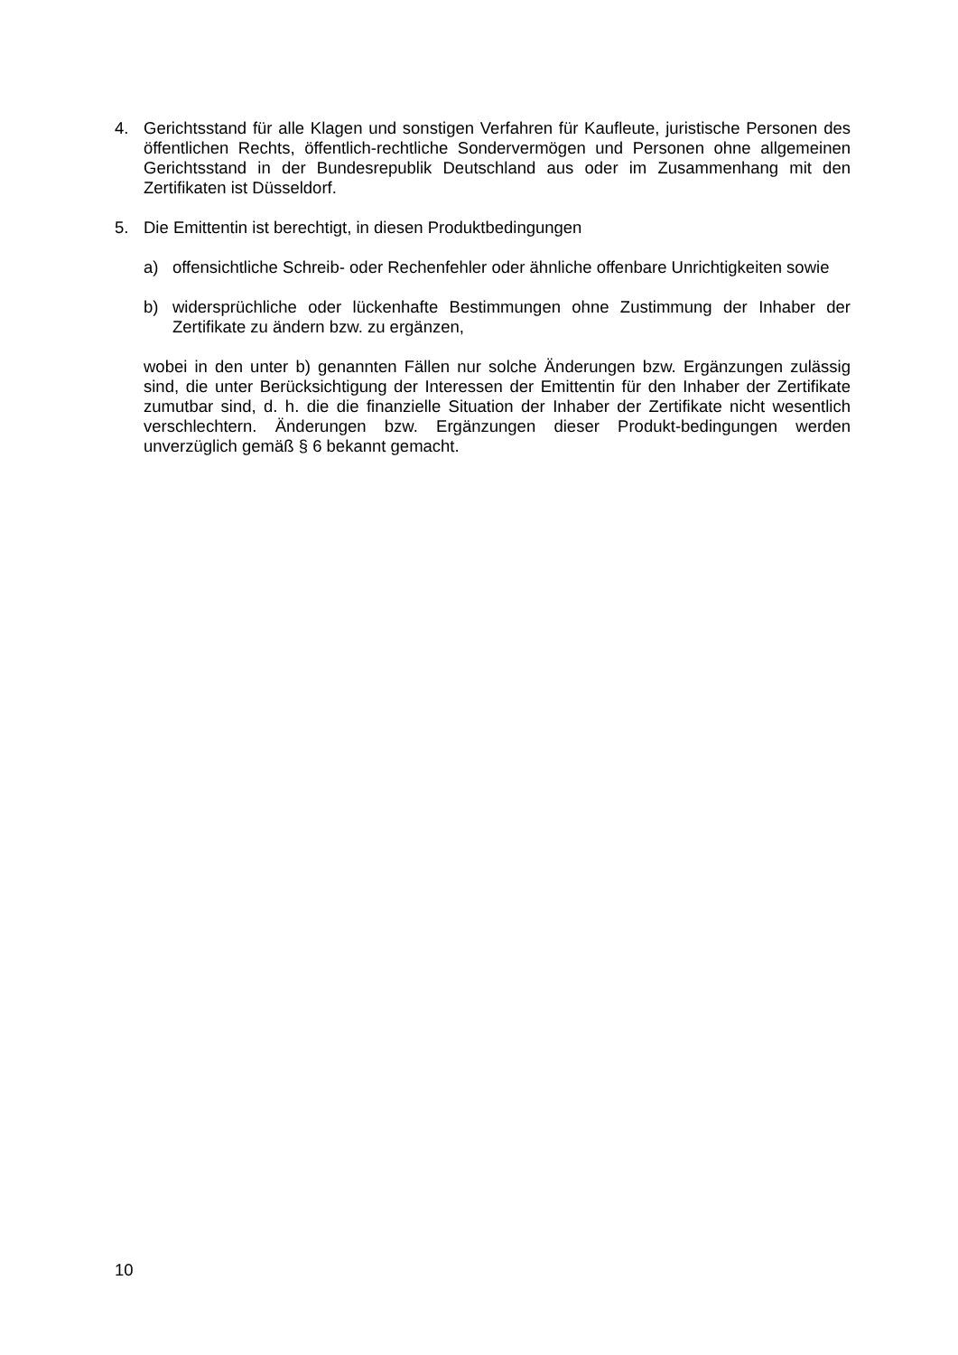4. Gerichtsstand für alle Klagen und sonstigen Verfahren für Kaufleute, juristische Personen des öffentlichen Rechts, öffentlich-rechtliche Sondervermögen und Personen ohne allgemeinen Gerichtsstand in der Bundesrepublik Deutschland aus oder im Zusammenhang mit den Zertifikaten ist Düsseldorf.
5. Die Emittentin ist berechtigt, in diesen Produktbedingungen
a) offensichtliche Schreib- oder Rechenfehler oder ähnliche offenbare Unrichtigkeiten sowie
b) widersprüchliche oder lückenhafte Bestimmungen ohne Zustimmung der Inhaber der Zertifikate zu ändern bzw. zu ergänzen,
wobei in den unter b) genannten Fällen nur solche Änderungen bzw. Ergänzungen zulässig sind, die unter Berücksichtigung der Interessen der Emittentin für den Inhaber der Zertifikate zumutbar sind, d. h. die die finanzielle Situation der Inhaber der Zertifikate nicht wesentlich verschlechtern. Änderungen bzw. Ergänzungen dieser Produkt-bedingungen werden unverzüglich gemäß § 6 bekannt gemacht.
10